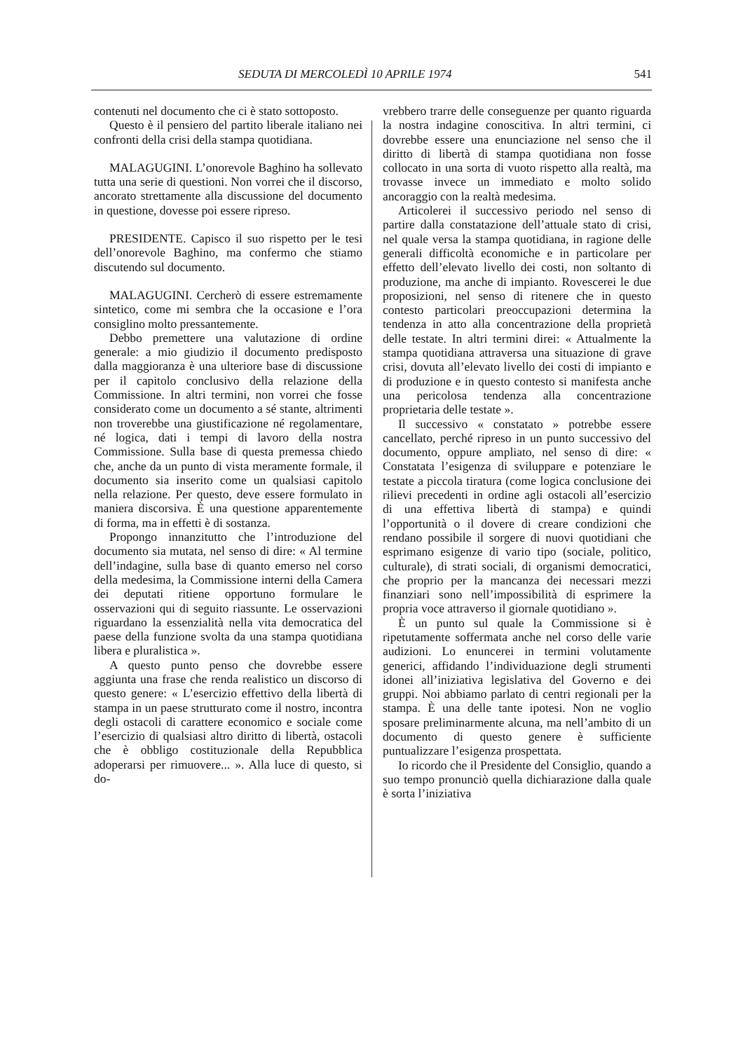SEDUTA DI MERCOLEDÌ 10 APRILE 1974 541
contenuti nel documento che ci è stato sottoposto.
Questo è il pensiero del partito liberale italiano nei confronti della crisi della stampa quotidiana.
MALAGUGINI. L’onorevole Baghino ha sollevato tutta una serie di questioni. Non vorrei che il discorso, ancorato strettamente alla discussione del documento in questione, dovesse poi essere ripreso.
PRESIDENTE. Capisco il suo rispetto per le tesi dell’onorevole Baghino, ma confermo che stiamo discutendo sul documento.
MALAGUGINI. Cercherò di essere estremamente sintetico, come mi sembra che la occasione e l’ora consiglino molto pressantemente.
Debbo premettere una valutazione di ordine generale: a mio giudizio il documento predisposto dalla maggioranza è una ulteriore base di discussione per il capitolo conclusivo della relazione della Commissione. In altri termini, non vorrei che fosse considerato come un documento a sé stante, altrimenti non troverebbe una giustificazione né regolamentare, né logica, dati i tempi di lavoro della nostra Commissione. Sulla base di questa premessa chiedo che, anche da un punto di vista meramente formale, il documento sia inserito come un qualsiasi capitolo nella relazione. Per questo, deve essere formulato in maniera discorsiva. È una questione apparentemente di forma, ma in effetti è di sostanza.
Propongo innanzitutto che l’introduzione del documento sia mutata, nel senso di dire: « Al termine dell’indagine, sulla base di quanto emerso nel corso della medesima, la Commissione interni della Camera dei deputati ritiene opportuno formulare le osservazioni qui di seguito riassunte. Le osservazioni riguardano la essenzialità nella vita democratica del paese della funzione svolta da una stampa quotidiana libera e pluralistica ».
A questo punto penso che dovrebbe essere aggiunta una frase che renda realistico un discorso di questo genere: « L’esercizio effettivo della libertà di stampa in un paese strutturato come il nostro, incontra degli ostacoli di carattere economico e sociale come l’esercizio di qualsiasi altro diritto di libertà, ostacoli che è obbligo costituzionale della Repubblica adoperarsi per rimuovere... ». Alla luce di questo, si do-
vrebbero trarre delle conseguenze per quanto riguarda la nostra indagine conoscitiva. In altri termini, ci dovrebbe essere una enunciazione nel senso che il diritto di libertà di stampa quotidiana non fosse collocato in una sorta di vuoto rispetto alla realtà, ma trovasse invece un immediato e molto solido ancoraggio con la realtà medesima.
Articolerei il successivo periodo nel senso di partire dalla constatazione dell’attuale stato di crisi, nel quale versa la stampa quotidiana, in ragione delle generali difficoltà economiche e in particolare per effetto dell’elevato livello dei costi, non soltanto di produzione, ma anche di impianto. Rovescerei le due proposizioni, nel senso di ritenere che in questo contesto particolari preoccupazioni determina la tendenza in atto alla concentrazione della proprietà delle testate. In altri termini direi: « Attualmente la stampa quotidiana attraversa una situazione di grave crisi, dovuta all’elevato livello dei costi di impianto e di produzione e in questo contesto si manifesta anche una pericolosa tendenza alla concentrazione proprietaria delle testate ».
Il successivo « constatato » potrebbe essere cancellato, perché ripreso in un punto successivo del documento, oppure ampliato, nel senso di dire: « Constatata l’esigenza di sviluppare e potenziare le testate a piccola tiratura (come logica conclusione dei rilievi precedenti in ordine agli ostacoli all’esercizio di una effettiva libertà di stampa) e quindi l’opportunità o il dovere di creare condizioni che rendano possibile il sorgere di nuovi quotidiani che esprimano esigenze di vario tipo (sociale, politico, culturale), di strati sociali, di organismi democratici, che proprio per la mancanza dei necessari mezzi finanziari sono nell’impossibilità di esprimere la propria voce attraverso il giornale quotidiano ».
È un punto sul quale la Commissione si è ripetutamente soffermata anche nel corso delle varie audizioni. Lo enuncerei in termini volutamente generici, affidando l’individuazione degli strumenti idonei all’iniziativa legislativa del Governo e dei gruppi. Noi abbiamo parlato di centri regionali per la stampa. È una delle tante ipotesi. Non ne voglio sposare preliminarmente alcuna, ma nell’ambito di un documento di questo genere è sufficiente puntualizzare l’esigenza prospettata.
Io ricordo che il Presidente del Consiglio, quando a suo tempo pronunciò quella dichiarazione dalla quale è sorta l’iniziativa